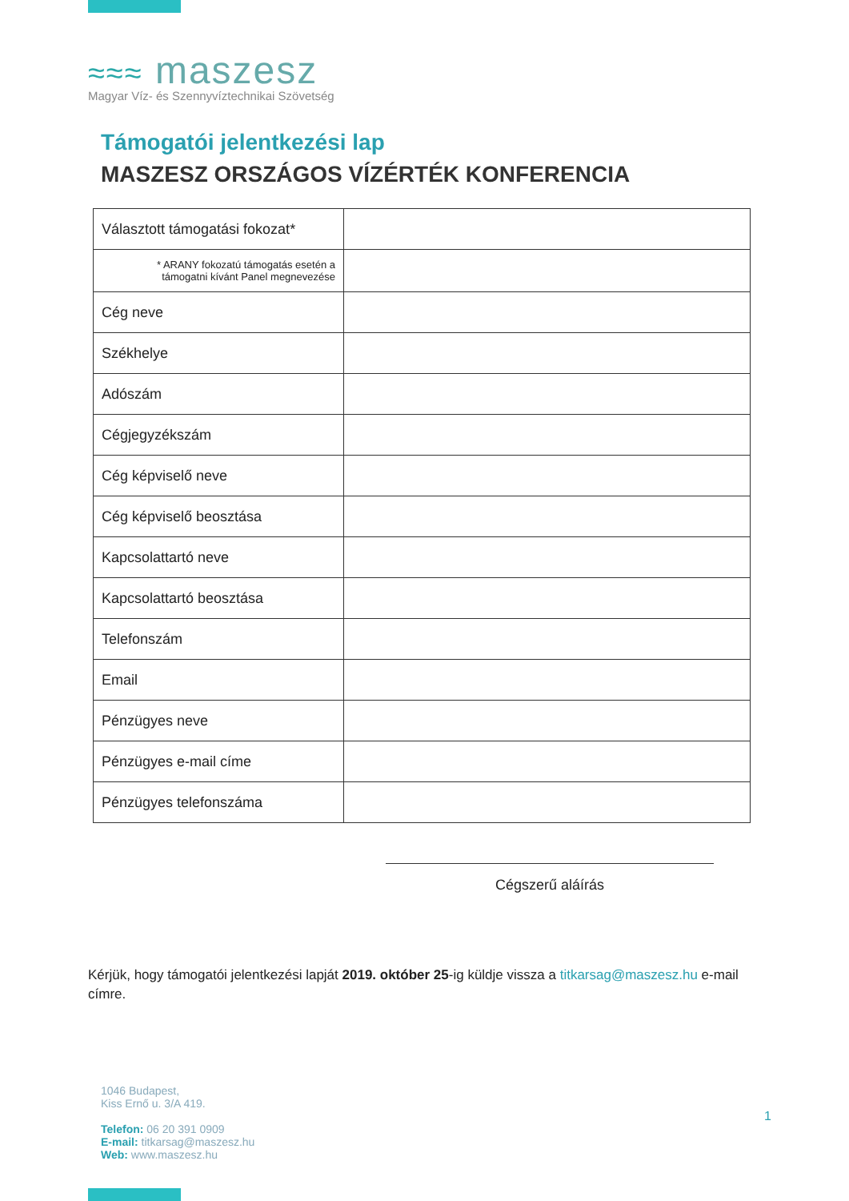≈≈≈ maszesz
Magyar Víz- és Szennyvíztechnikai Szövetség
Támogatói jelentkezési lap
MASZESZ ORSZÁGOS VÍZÉRTÉK KONFERENCIA
| Választott támogatási fokozat* | |
| * ARANY fokozatú támogatás esetén a támogatni kívánt Panel megnevezése | |
| Cég neve | |
| Székhelye | |
| Adószám | |
| Cégjegyzékszám | |
| Cég képviselő neve | |
| Cég képviselő beosztása | |
| Kapcsolattartó neve | |
| Kapcsolattartó beosztása | |
| Telefonszám | |
| Email | |
| Pénzügyes neve | |
| Pénzügyes e-mail címe | |
| Pénzügyes telefonszáma | |
Cégszerű aláírás
Kérjük, hogy támogatói jelentkezési lapját 2019. október 25-ig küldje vissza a titkarsag@maszesz.hu e-mail címre.
1046 Budapest,
Kiss Ernő u. 3/A 419.
Telefon: 06 20 391 0909
E-mail: titkarsag@maszesz.hu
Web: www.maszesz.hu
1